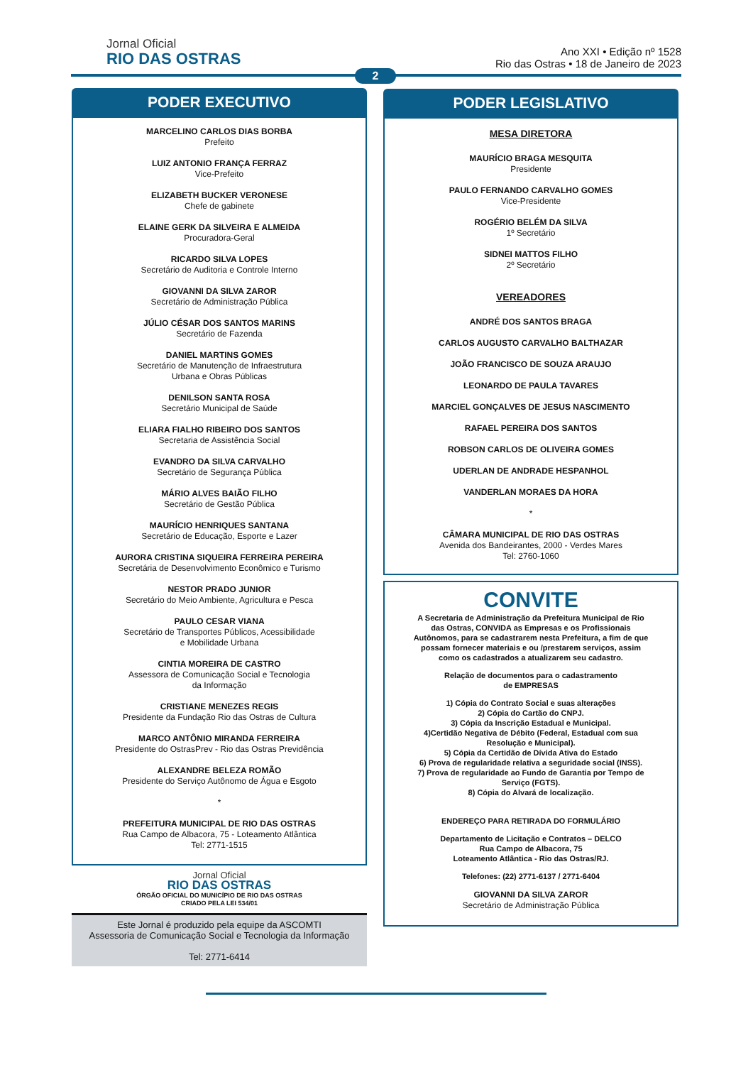Jornal Oficial
RIO DAS OSTRAS
Ano XXI • Edição nº 1528
Rio das Ostras • 18 de Janeiro de 2023
2
PODER EXECUTIVO
MARCELINO CARLOS DIAS BORBA
Prefeito
LUIZ ANTONIO FRANÇA FERRAZ
Vice-Prefeito
ELIZABETH BUCKER VERONESE
Chefe de gabinete
ELAINE GERK DA SILVEIRA E ALMEIDA
Procuradora-Geral
RICARDO SILVA LOPES
Secretário de Auditoria e Controle Interno
GIOVANNI DA SILVA ZAROR
Secretário de Administração Pública
JÚLIO CÉSAR DOS SANTOS MARINS
Secretário de Fazenda
DANIEL MARTINS GOMES
Secretário de Manutenção de Infraestrutura
Urbana e Obras Públicas
DENILSON SANTA ROSA
Secretário Municipal de Saúde
ELIARA FIALHO RIBEIRO DOS SANTOS
Secretaria de Assistência Social
EVANDRO DA SILVA CARVALHO
Secretário de Segurança Pública
MÁRIO ALVES BAIÃO FILHO
Secretário de Gestão Pública
MAURÍCIO HENRIQUES SANTANA
Secretário de Educação, Esporte e Lazer
AURORA CRISTINA SIQUEIRA FERREIRA PEREIRA
Secretária de Desenvolvimento Econômico e Turismo
NESTOR PRADO JUNIOR
Secretário do Meio Ambiente, Agricultura e Pesca
PAULO CESAR VIANA
Secretário de Transportes Públicos, Acessibilidade
e Mobilidade Urbana
CINTIA MOREIRA DE CASTRO
Assessora de Comunicação Social e Tecnologia
da Informação
CRISTIANE MENEZES REGIS
Presidente da Fundação Rio das Ostras de Cultura
MARCO ANTÔNIO MIRANDA FERREIRA
Presidente do OstrasPrev - Rio das Ostras Previdência
ALEXANDRE BELEZA ROMÃO
Presidente do Serviço Autônomo de Água e Esgoto
*
PREFEITURA MUNICIPAL DE RIO DAS OSTRAS
Rua Campo de Albacora, 75 - Loteamento Atlântica
Tel: 2771-1515
Jornal Oficial
RIO DAS OSTRAS
ÓRGÃO OFICIAL DO MUNICÍPIO DE RIO DAS OSTRAS
CRIADO PELA LEI 534/01
Este Jornal é produzido pela equipe da ASCOMTI
Assessoria de Comunicação Social e Tecnologia da Informação
Tel: 2771-6414
PODER LEGISLATIVO
MESA DIRETORA
MAURÍCIO BRAGA MESQUITA
Presidente
PAULO FERNANDO CARVALHO GOMES
Vice-Presidente
ROGÉRIO BELÉM DA SILVA
1º Secretário
SIDNEI MATTOS FILHO
2º Secretário
VEREADORES
ANDRÉ DOS SANTOS BRAGA
CARLOS AUGUSTO CARVALHO BALTHAZAR
JOÃO FRANCISCO DE SOUZA ARAUJO
LEONARDO DE PAULA TAVARES
MARCIEL GONÇALVES DE JESUS NASCIMENTO
RAFAEL PEREIRA DOS SANTOS
ROBSON CARLOS DE OLIVEIRA GOMES
UDERLAN DE ANDRADE HESPANHOL
VANDERLAN MORAES DA HORA
*
CÂMARA MUNICIPAL DE RIO DAS OSTRAS
Avenida dos Bandeirantes, 2000 - Verdes Mares
Tel: 2760-1060
CONVITE
A Secretaria de Administração da Prefeitura Municipal de Rio das Ostras, CONVIDA as Empresas e os Profissionais Autônomos, para se cadastrarem nesta Prefeitura, a fim de que possam fornecer materiais e ou /prestarem serviços, assim como os cadastrados a atualizarem seu cadastro.
Relação de documentos para o cadastramento
de EMPRESAS
1) Cópia do Contrato Social e suas alterações
2) Cópia do Cartão do CNPJ.
3) Cópia da Inscrição Estadual e Municipal.
4)Certidão Negativa de Débito (Federal, Estadual com sua Resolução e Municipal).
5) Cópia da Certidão de Dívida Ativa do Estado
6) Prova de regularidade relativa a seguridade social (INSS).
7) Prova de regularidade ao Fundo de Garantia por Tempo de Serviço (FGTS).
8) Cópia do Alvará de localização.
ENDEREÇO PARA RETIRADA DO FORMULÁRIO
Departamento de Licitação e Contratos – DELCO
Rua Campo de Albacora, 75
Loteamento Atlântica - Rio das Ostras/RJ.
Telefones: (22) 2771-6137 / 2771-6404
GIOVANNI DA SILVA ZAROR
Secretário de Administração Pública